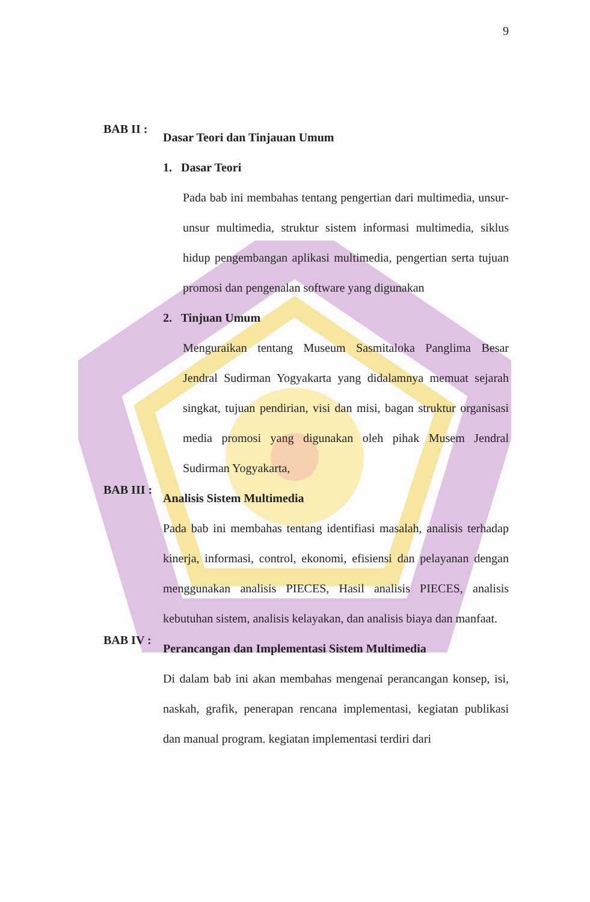9
BAB II :
Dasar Teori dan Tinjauan Umum
1. Dasar Teori
Pada bab ini membahas tentang pengertian dari multimedia, unsur-unsur multimedia, struktur sistem informasi multimedia, siklus hidup pengembangan aplikasi multimedia, pengertian serta tujuan promosi dan pengenalan software yang digunakan
2. Tinjuan Umum
Menguraikan tentang Museum Sasmitaloka Panglima Besar Jendral Sudirman Yogyakarta yang didalamnya memuat sejarah singkat, tujuan pendirian, visi dan misi, bagan struktur organisasi media promosi yang digunakan oleh pihak Musem Jendral Sudirman Yogyakarta,
BAB III :
Analisis Sistem Multimedia
Pada bab ini membahas tentang identifiasi masalah, analisis terhadap kinerja, informasi, control, ekonomi, efisiensi dan pelayanan dengan menggunakan analisis PIECES, Hasil analisis PIECES, analisis kebutuhan sistem, analisis kelayakan, dan analisis biaya dan manfaat.
BAB IV :
Perancangan dan Implementasi Sistem Multimedia
Di dalam bab ini akan membahas mengenai perancangan konsep, isi, naskah, grafik, penerapan rencana implementasi, kegiatan publikasi dan manual program. kegiatan implementasi terdiri dari